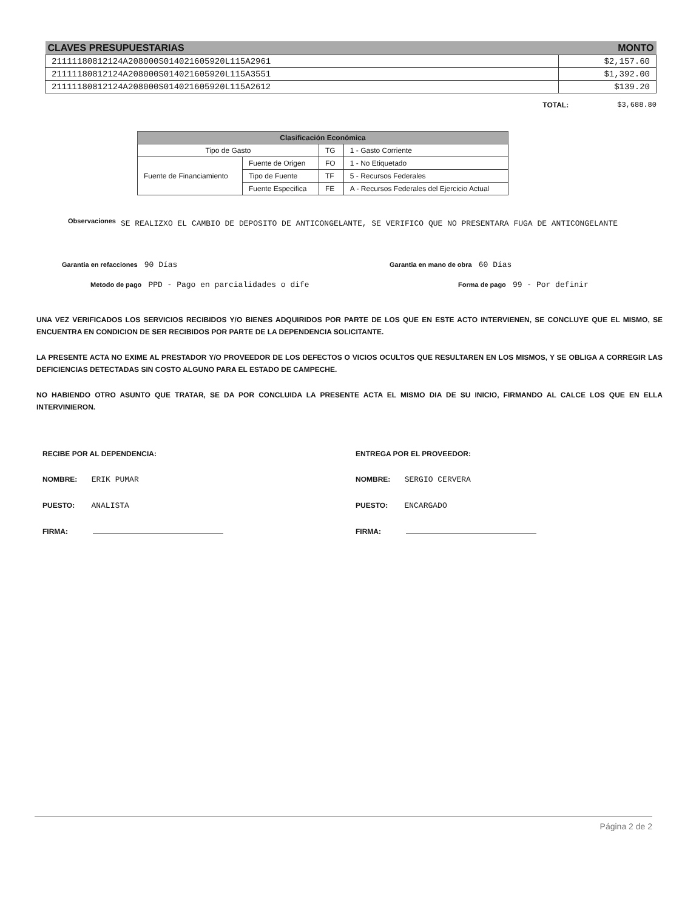| CLAVES PRESUPUESTARIAS | MONTO |
| --- | --- |
| 21111180812124A208000S014021605920L115A2961 | $2,157.60 |
| 21111180812124A208000S014021605920L115A3551 | $1,392.00 |
| 21111180812124A208000S014021605920L115A2612 | $139.20 |
TOTAL: $3,688.80
| Clasificación Económica | | | |
| --- | --- | --- | --- |
| Tipo de Gasto | | TG | 1 - Gasto Corriente |
| Fuente de Financiamiento | Fuente de Origen | FO | 1 - No Etiquetado |
| | Tipo de Fuente | TF | 5 - Recursos Federales |
| | Fuente Especifica | FE | A - Recursos Federales del Ejercicio Actual |
Observaciones SE REALIZXO EL CAMBIO DE DEPOSITO DE ANTICONGELANTE, SE VERIFICO QUE NO PRESENTARA FUGA DE ANTICONGELANTE
Garantia en refacciones 90 Días
Garantia en mano de obra 60 Días
Metodo de pago PPD - Pago en parcialidades o dife
Forma de pago 99 - Por definir
UNA VEZ VERIFICADOS LOS SERVICIOS RECIBIDOS Y/O BIENES ADQUIRIDOS POR PARTE DE LOS QUE EN ESTE ACTO INTERVIENEN, SE CONCLUYE QUE EL MISMO, SE ENCUENTRA EN CONDICION DE SER RECIBIDOS POR PARTE DE LA DEPENDENCIA SOLICITANTE.
LA PRESENTE ACTA NO EXIME AL PRESTADOR Y/O PROVEEDOR DE LOS DEFECTOS O VICIOS OCULTOS QUE RESULTAREN EN LOS MISMOS, Y SE OBLIGA A CORREGIR LAS DEFICIENCIAS DETECTADAS SIN COSTO ALGUNO PARA EL ESTADO DE CAMPECHE.
NO HABIENDO OTRO ASUNTO QUE TRATAR, SE DA POR CONCLUIDA LA PRESENTE ACTA EL MISMO DIA DE SU INICIO, FIRMANDO AL CALCE LOS QUE EN ELLA INTERVINIERON.
RECIBE POR AL DEPENDENCIA:
NOMBRE: ERIK PUMAR
PUESTO: ANALISTA
FIRMA:
ENTREGA POR EL PROVEEDOR:
NOMBRE: SERGIO CERVERA
PUESTO: ENCARGADO
FIRMA:
Página 2 de 2